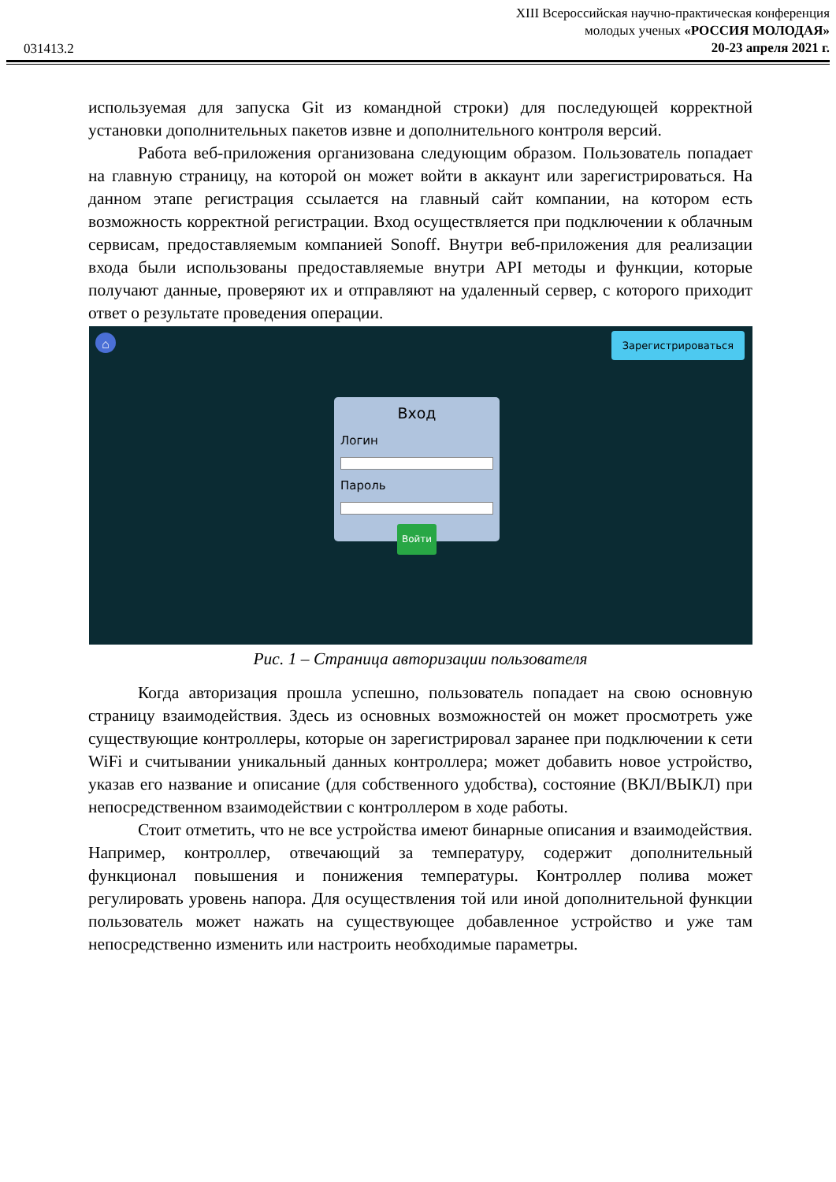031413.2
XIII Всероссийская научно-практическая конференция
молодых ученых «РОССИЯ МОЛОДАЯ»
20-23 апреля 2021 г.
используемая для запуска Git из командной строки) для последующей корректной установки дополнительных пакетов извне и дополнительного контроля версий.
Работа веб-приложения организована следующим образом. Пользователь попадает на главную страницу, на которой он может войти в аккаунт или зарегистрироваться. На данном этапе регистрация ссылается на главный сайт компании, на котором есть возможность корректной регистрации. Вход осуществляется при подключении к облачным сервисам, предоставляемым компанией Sonoff. Внутри веб-приложения для реализации входа были использованы предоставляемые внутри API методы и функции, которые получают данные, проверяют их и отправляют на удаленный сервер, с которого приходит ответ о результате проведения операции.
⌂ Зарегистрироваться
Вход
Логин
Пароль
Войти
Рис. 1 – Страница авторизации пользователя
Когда авторизация прошла успешно, пользователь попадает на свою основную страницу взаимодействия. Здесь из основных возможностей он может просмотреть уже существующие контроллеры, которые он зарегистрировал заранее при подключении к сети WiFi и считывании уникальный данных контроллера; может добавить новое устройство, указав его название и описание (для собственного удобства), состояние (ВКЛ/ВЫКЛ) при непосредственном взаимодействии с контроллером в ходе работы.
Стоит отметить, что не все устройства имеют бинарные описания и взаимодействия. Например, контроллер, отвечающий за температуру, содержит дополнительный функционал повышения и понижения температуры. Контроллер полива может регулировать уровень напора. Для осуществления той или иной дополнительной функции пользователь может нажать на существующее добавленное устройство и уже там непосредственно изменить или настроить необходимые параметры.